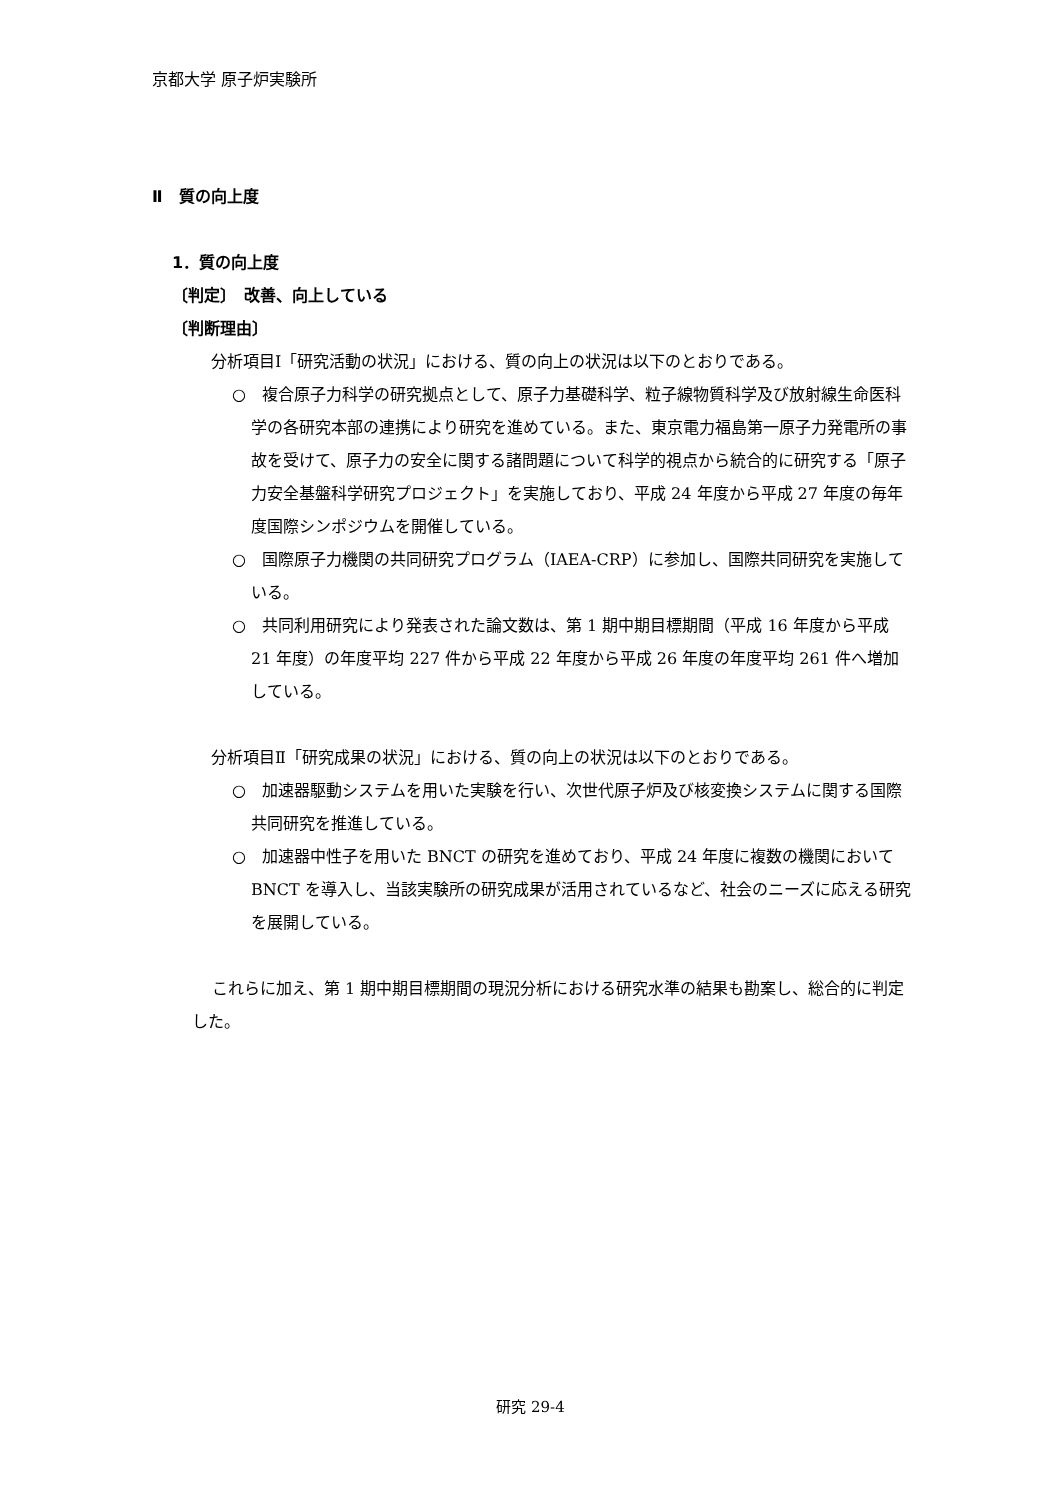京都大学 原子炉実験所
Ⅱ　質の向上度
1．質の向上度
〔判定〕　改善、向上している
〔判断理由〕
分析項目Ⅰ「研究活動の状況」における、質の向上の状況は以下のとおりである。
○　複合原子力科学の研究拠点として、原子力基礎科学、粒子線物質科学及び放射線生命医科学の各研究本部の連携により研究を進めている。また、東京電力福島第一原子力発電所の事故を受けて、原子力の安全に関する諸問題について科学的視点から統合的に研究する「原子力安全基盤科学研究プロジェクト」を実施しており、平成 24 年度から平成 27 年度の毎年度国際シンポジウムを開催している。
○　国際原子力機関の共同研究プログラム（IAEA-CRP）に参加し、国際共同研究を実施している。
○　共同利用研究により発表された論文数は、第 1 期中期目標期間（平成 16 年度から平成 21 年度）の年度平均 227 件から平成 22 年度から平成 26 年度の年度平均 261 件へ増加している。
分析項目Ⅱ「研究成果の状況」における、質の向上の状況は以下のとおりである。
○　加速器駆動システムを用いた実験を行い、次世代原子炉及び核変換システムに関する国際共同研究を推進している。
○　加速器中性子を用いた BNCT の研究を進めており、平成 24 年度に複数の機関において BNCT を導入し、当該実験所の研究成果が活用されているなど、社会のニーズに応える研究を展開している。
これらに加え、第 1 期中期目標期間の現況分析における研究水準の結果も勘案し、総合的に判定した。
研究 29-4